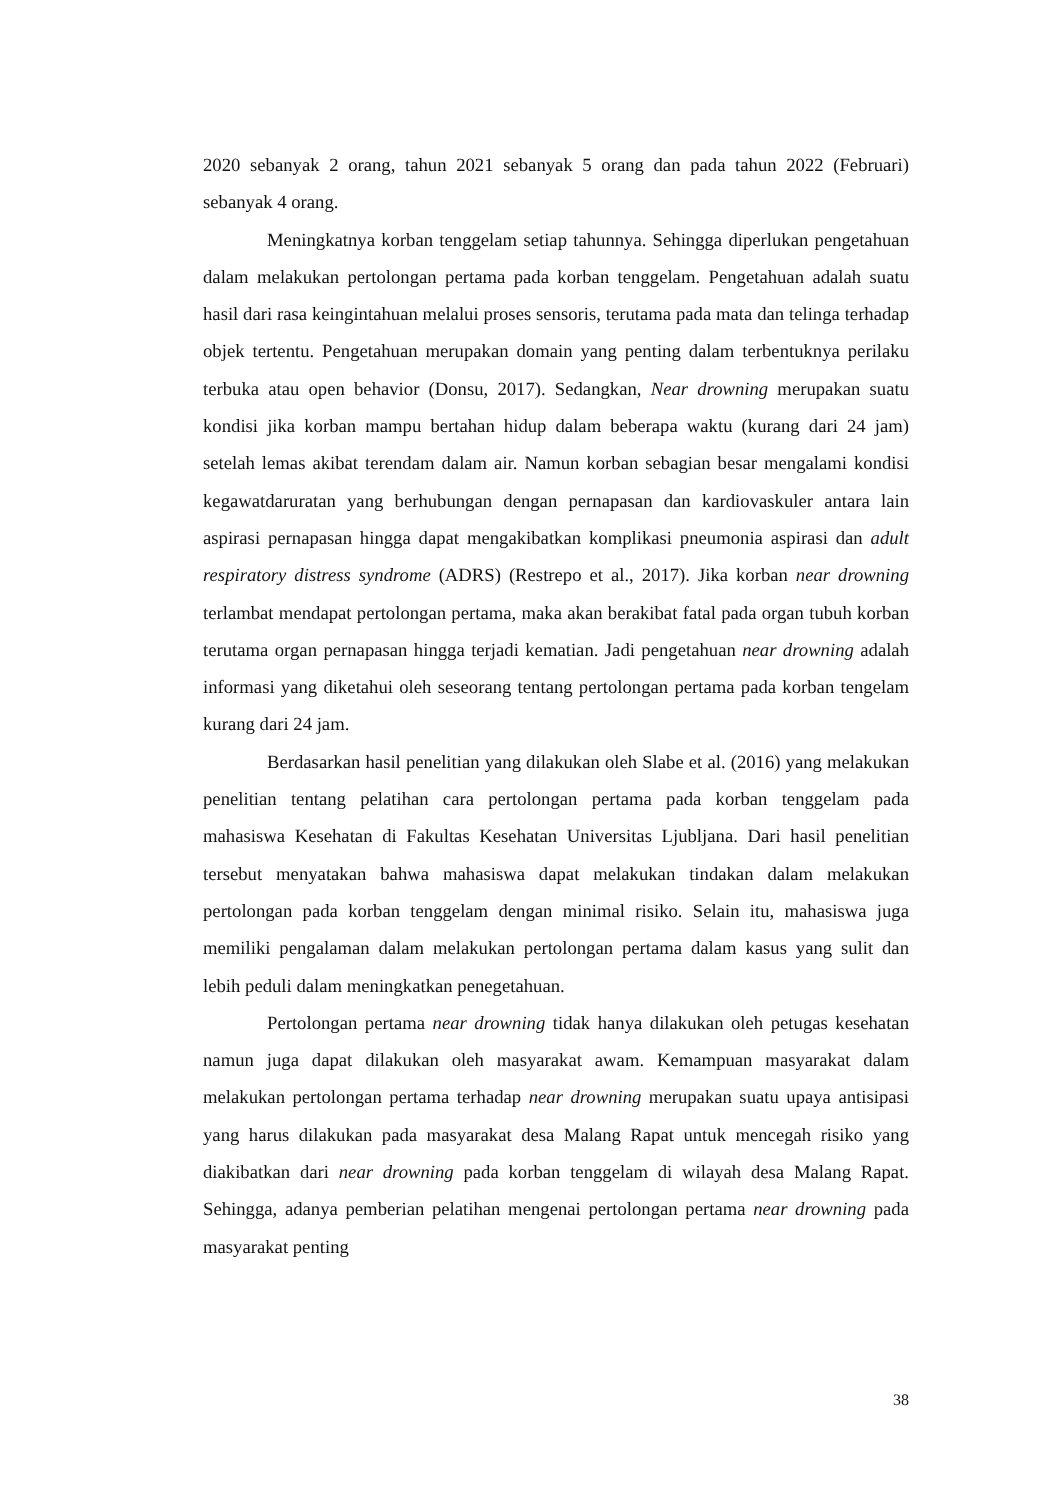2020 sebanyak 2 orang, tahun 2021 sebanyak 5 orang dan pada tahun 2022 (Februari) sebanyak 4 orang.
Meningkatnya korban tenggelam setiap tahunnya. Sehingga diperlukan pengetahuan dalam melakukan pertolongan pertama pada korban tenggelam. Pengetahuan adalah suatu hasil dari rasa keingintahuan melalui proses sensoris, terutama pada mata dan telinga terhadap objek tertentu. Pengetahuan merupakan domain yang penting dalam terbentuknya perilaku terbuka atau open behavior (Donsu, 2017). Sedangkan, Near drowning merupakan suatu kondisi jika korban mampu bertahan hidup dalam beberapa waktu (kurang dari 24 jam) setelah lemas akibat terendam dalam air. Namun korban sebagian besar mengalami kondisi kegawatdaruratan yang berhubungan dengan pernapasan dan kardiovaskuler antara lain aspirasi pernapasan hingga dapat mengakibatkan komplikasi pneumonia aspirasi dan adult respiratory distress syndrome (ADRS) (Restrepo et al., 2017). Jika korban near drowning terlambat mendapat pertolongan pertama, maka akan berakibat fatal pada organ tubuh korban terutama organ pernapasan hingga terjadi kematian. Jadi pengetahuan near drowning adalah informasi yang diketahui oleh seseorang tentang pertolongan pertama pada korban tengelam kurang dari 24 jam.
Berdasarkan hasil penelitian yang dilakukan oleh Slabe et al. (2016) yang melakukan penelitian tentang pelatihan cara pertolongan pertama pada korban tenggelam pada mahasiswa Kesehatan di Fakultas Kesehatan Universitas Ljubljana. Dari hasil penelitian tersebut menyatakan bahwa mahasiswa dapat melakukan tindakan dalam melakukan pertolongan pada korban tenggelam dengan minimal risiko. Selain itu, mahasiswa juga memiliki pengalaman dalam melakukan pertolongan pertama dalam kasus yang sulit dan lebih peduli dalam meningkatkan penegetahuan.
Pertolongan pertama near drowning tidak hanya dilakukan oleh petugas kesehatan namun juga dapat dilakukan oleh masyarakat awam. Kemampuan masyarakat dalam melakukan pertolongan pertama terhadap near drowning merupakan suatu upaya antisipasi yang harus dilakukan pada masyarakat desa Malang Rapat untuk mencegah risiko yang diakibatkan dari near drowning pada korban tenggelam di wilayah desa Malang Rapat. Sehingga, adanya pemberian pelatihan mengenai pertolongan pertama near drowning pada masyarakat penting
38